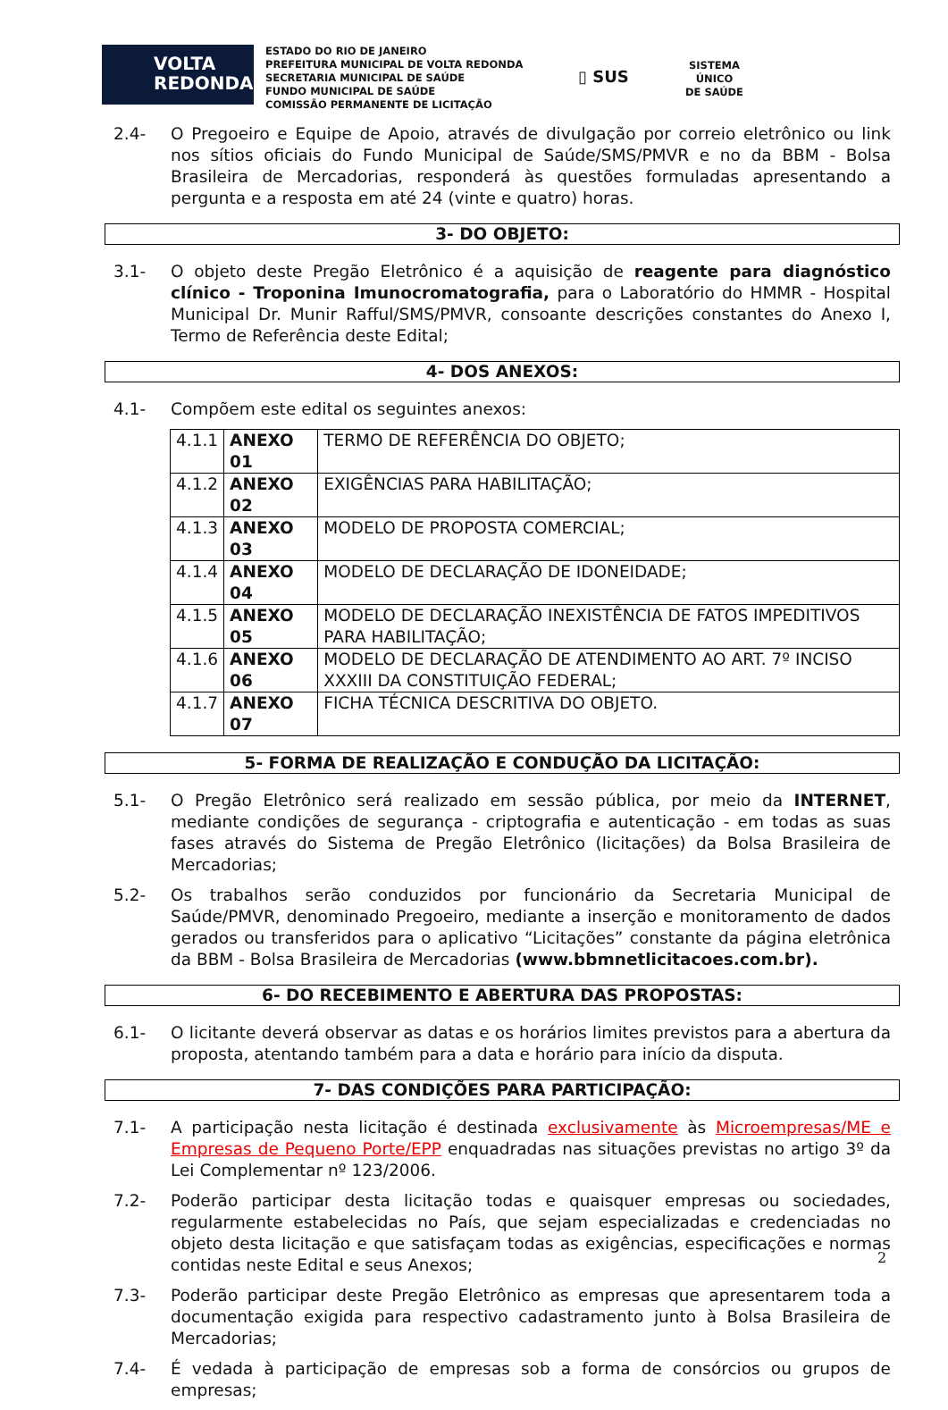VOLTA
REDONDA
ESTADO DO RIO DE JANEIRO
PREFEITURA MUNICIPAL DE VOLTA REDONDA
SECRETARIA MUNICIPAL DE SAÚDE
FUNDO MUNICIPAL DE SAÚDE
COMISSÃO PERMANENTE DE LICITAÇÃO
▯ SUS
SISTEMA
ÚNICO
DE SAÚDE
2.4- O Pregoeiro e Equipe de Apoio, através de divulgação por correio eletrônico ou link nos sítios oficiais do Fundo Municipal de Saúde/SMS/PMVR e no da BBM - Bolsa Brasileira de Mercadorias, responderá às questões formuladas apresentando a pergunta e a resposta em até 24 (vinte e quatro) horas.
3- DO OBJETO:
3.1- O objeto deste Pregão Eletrônico é a aquisição de reagente para diagnóstico clínico - Troponina Imunocromatografia, para o Laboratório do HMMR - Hospital Municipal Dr. Munir Rafful/SMS/PMVR, consoante descrições constantes do Anexo I, Termo de Referência deste Edital;
4- DOS ANEXOS:
4.1- Compõem este edital os seguintes anexos:
| 4.1.1 | ANEXO 01 | TERMO DE REFERÊNCIA DO OBJETO; |
| 4.1.2 | ANEXO 02 | EXIGÊNCIAS PARA HABILITAÇÃO; |
| 4.1.3 | ANEXO 03 | MODELO DE PROPOSTA COMERCIAL; |
| 4.1.4 | ANEXO 04 | MODELO DE DECLARAÇÃO DE IDONEIDADE; |
| 4.1.5 | ANEXO 05 | MODELO DE DECLARAÇÃO INEXISTÊNCIA DE FATOS IMPEDITIVOS PARA HABILITAÇÃO; |
| 4.1.6 | ANEXO 06 | MODELO DE DECLARAÇÃO DE ATENDIMENTO AO ART. 7º INCISO XXXIII DA CONSTITUIÇÃO FEDERAL; |
| 4.1.7 | ANEXO 07 | FICHA TÉCNICA DESCRITIVA DO OBJETO. |
5- FORMA DE REALIZAÇÃO E CONDUÇÃO DA LICITAÇÃO:
5.1- O Pregão Eletrônico será realizado em sessão pública, por meio da INTERNET, mediante condições de segurança - criptografia e autenticação - em todas as suas fases através do Sistema de Pregão Eletrônico (licitações) da Bolsa Brasileira de Mercadorias;
5.2- Os trabalhos serão conduzidos por funcionário da Secretaria Municipal de Saúde/PMVR, denominado Pregoeiro, mediante a inserção e monitoramento de dados gerados ou transferidos para o aplicativo “Licitações” constante da página eletrônica da BBM - Bolsa Brasileira de Mercadorias (www.bbmnetlicitacoes.com.br).
6- DO RECEBIMENTO E ABERTURA DAS PROPOSTAS:
6.1- O licitante deverá observar as datas e os horários limites previstos para a abertura da proposta, atentando também para a data e horário para início da disputa.
7- DAS CONDIÇÕES PARA PARTICIPAÇÃO:
7.1- A participação nesta licitação é destinada exclusivamente às Microempresas/ME e Empresas de Pequeno Porte/EPP enquadradas nas situações previstas no artigo 3º da Lei Complementar nº 123/2006.
7.2- Poderão participar desta licitação todas e quaisquer empresas ou sociedades, regularmente estabelecidas no País, que sejam especializadas e credenciadas no objeto desta licitação e que satisfaçam todas as exigências, especificações e normas contidas neste Edital e seus Anexos;
7.3- Poderão participar deste Pregão Eletrônico as empresas que apresentarem toda a documentação exigida para respectivo cadastramento junto à Bolsa Brasileira de Mercadorias;
7.4- É vedada à participação de empresas sob a forma de consórcios ou grupos de empresas;
2